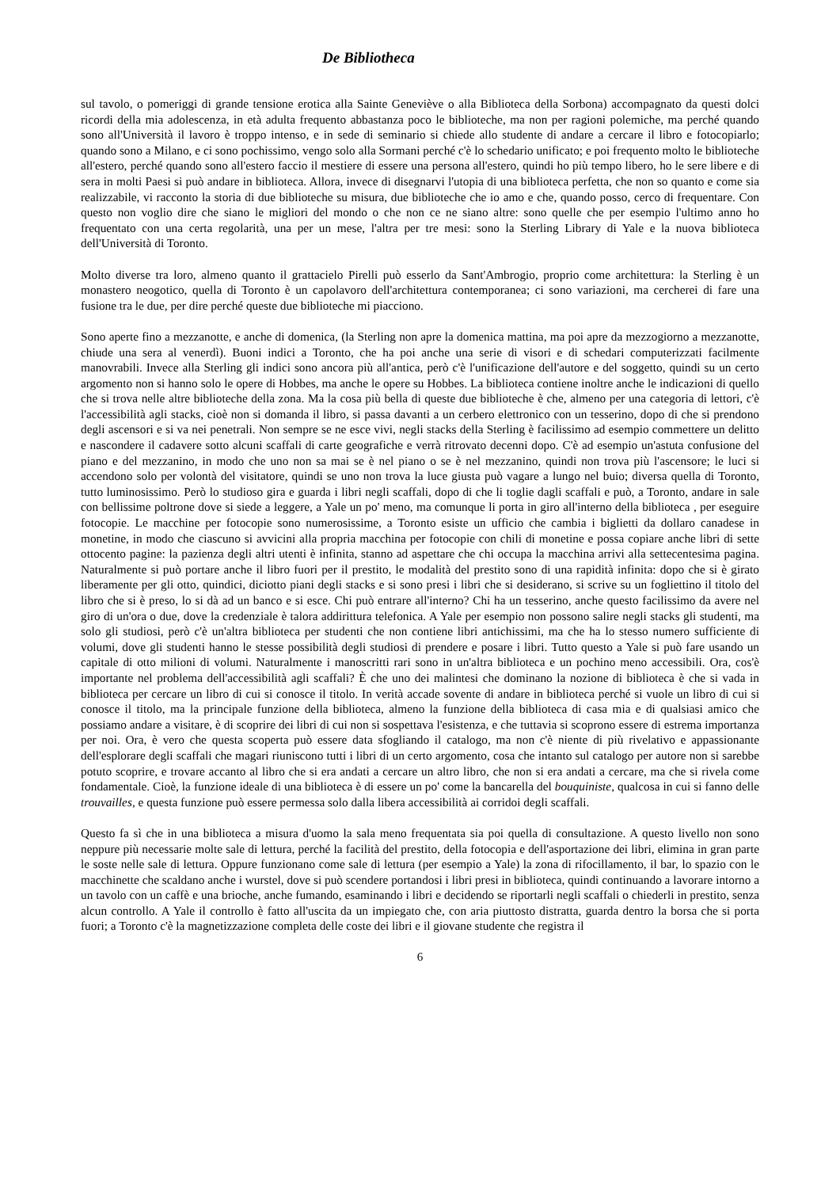De Bibliotheca
sul tavolo, o pomeriggi di grande tensione erotica alla Sainte Geneviève o alla Biblioteca della Sorbona) accompagnato da questi dolci ricordi della mia adolescenza, in età adulta frequento abbastanza poco le biblioteche, ma non per ragioni polemiche, ma perché quando sono all'Università il lavoro è troppo intenso, e in sede di seminario si chiede allo studente di andare a cercare il libro e fotocopiarlo; quando sono a Milano, e ci sono pochissimo, vengo solo alla Sormani perché c'è lo schedario unificato; e poi frequento molto le biblioteche all'estero, perché quando sono all'estero faccio il mestiere di essere una persona all'estero, quindi ho più tempo libero, ho le sere libere e di sera in molti Paesi si può andare in biblioteca. Allora, invece di disegnarvi l'utopia di una biblioteca perfetta, che non so quanto e come sia realizzabile, vi racconto la storia di due biblioteche su misura, due biblioteche che io amo e che, quando posso, cerco di frequentare. Con questo non voglio dire che siano le migliori del mondo o che non ce ne siano altre: sono quelle che per esempio l'ultimo anno ho frequentato con una certa regolarità, una per un mese, l'altra per tre mesi: sono la Sterling Library di Yale e la nuova biblioteca dell'Università di Toronto.
Molto diverse tra loro, almeno quanto il grattacielo Pirelli può esserlo da Sant'Ambrogio, proprio come architettura: la Sterling è un monastero neogotico, quella di Toronto è un capolavoro dell'architettura contemporanea; ci sono variazioni, ma cercherei di fare una fusione tra le due, per dire perché queste due biblioteche mi piacciono.
Sono aperte fino a mezzanotte, e anche di domenica, (la Sterling non apre la domenica mattina, ma poi apre da mezzogiorno a mezzanotte, chiude una sera al venerdì). Buoni indici a Toronto, che ha poi anche una serie di visori e di schedari computerizzati facilmente manovrabili. Invece alla Sterling gli indici sono ancora più all'antica, però c'è l'unificazione dell'autore e del soggetto, quindi su un certo argomento non si hanno solo le opere di Hobbes, ma anche le opere su Hobbes. La biblioteca contiene inoltre anche le indicazioni di quello che si trova nelle altre biblioteche della zona. Ma la cosa più bella di queste due biblioteche è che, almeno per una categoria di lettori, c'è l'accessibilità agli stacks, cioè non si domanda il libro, si passa davanti a un cerbero elettronico con un tesserino, dopo di che si prendono degli ascensori e si va nei penetrali. Non sempre se ne esce vivi, negli stacks della Sterling è facilissimo ad esempio commettere un delitto e nascondere il cadavere sotto alcuni scaffali di carte geografiche e verrà ritrovato decenni dopo. C'è ad esempio un'astuta confusione del piano e del mezzanino, in modo che uno non sa mai se è nel piano o se è nel mezzanino, quindi non trova più l'ascensore; le luci si accendono solo per volontà del visitatore, quindi se uno non trova la luce giusta può vagare a lungo nel buio; diversa quella di Toronto, tutto luminosissimo. Però lo studioso gira e guarda i libri negli scaffali, dopo di che li toglie dagli scaffali e può, a Toronto, andare in sale con bellissime poltrone dove si siede a leggere, a Yale un po' meno, ma comunque li porta in giro all'interno della biblioteca , per eseguire fotocopie. Le macchine per fotocopie sono numerosissime, a Toronto esiste un ufficio che cambia i biglietti da dollaro canadese in monetine, in modo che ciascuno si avvicini alla propria macchina per fotocopie con chili di monetine e possa copiare anche libri di sette ottocento pagine: la pazienza degli altri utenti è infinita, stanno ad aspettare che chi occupa la macchina arrivi alla settecentesima pagina. Naturalmente si può portare anche il libro fuori per il prestito, le modalità del prestito sono di una rapidità infinita: dopo che si è girato liberamente per gli otto, quindici, diciotto piani degli stacks e si sono presi i libri che si desiderano, si scrive su un fogliettino il titolo del libro che si è preso, lo si dà ad un banco e si esce. Chi può entrare all'interno? Chi ha un tesserino, anche questo facilissimo da avere nel giro di un'ora o due, dove la credenziale è talora addirittura telefonica. A Yale per esempio non possono salire negli stacks gli studenti, ma solo gli studiosi, però c'è un'altra biblioteca per studenti che non contiene libri antichissimi, ma che ha lo stesso numero sufficiente di volumi, dove gli studenti hanno le stesse possibilità degli studiosi di prendere e posare i libri. Tutto questo a Yale si può fare usando un capitale di otto milioni di volumi. Naturalmente i manoscritti rari sono in un'altra biblioteca e un pochino meno accessibili. Ora, cos'è importante nel problema dell'accessibilità agli scaffali? È che uno dei malintesi che dominano la nozione di biblioteca è che si vada in biblioteca per cercare un libro di cui si conosce il titolo. In verità accade sovente di andare in biblioteca perché si vuole un libro di cui si conosce il titolo, ma la principale funzione della biblioteca, almeno la funzione della biblioteca di casa mia e di qualsiasi amico che possiamo andare a visitare, è di scoprire dei libri di cui non si sospettava l'esistenza, e che tuttavia si scoprono essere di estrema importanza per noi. Ora, è vero che questa scoperta può essere data sfogliando il catalogo, ma non c'è niente di più rivelativo e appassionante dell'esplorare degli scaffali che magari riuniscono tutti i libri di un certo argomento, cosa che intanto sul catalogo per autore non si sarebbe potuto scoprire, e trovare accanto al libro che si era andati a cercare un altro libro, che non si era andati a cercare, ma che si rivela come fondamentale. Cioè, la funzione ideale di una biblioteca è di essere un po' come la bancarella del bouquiniste, qualcosa in cui si fanno delle trouvailles, e questa funzione può essere permessa solo dalla libera accessibilità ai corridoi degli scaffali.
Questo fa sì che in una biblioteca a misura d'uomo la sala meno frequentata sia poi quella di consultazione. A questo livello non sono neppure più necessarie molte sale di lettura, perché la facilità del prestito, della fotocopia e dell'asportazione dei libri, elimina in gran parte le soste nelle sale di lettura. Oppure funzionano come sale di lettura (per esempio a Yale) la zona di rifocillamento, il bar, lo spazio con le macchinette che scaldano anche i wurstel, dove si può scendere portandosi i libri presi in biblioteca, quindi continuando a lavorare intorno a un tavolo con un caffè e una brioche, anche fumando, esaminando i libri e decidendo se riportarli negli scaffali o chiederli in prestito, senza alcun controllo. A Yale il controllo è fatto all'uscita da un impiegato che, con aria piuttosto distratta, guarda dentro la borsa che si porta fuori; a Toronto c'è la magnetizzazione completa delle coste dei libri e il giovane studente che registra il
6